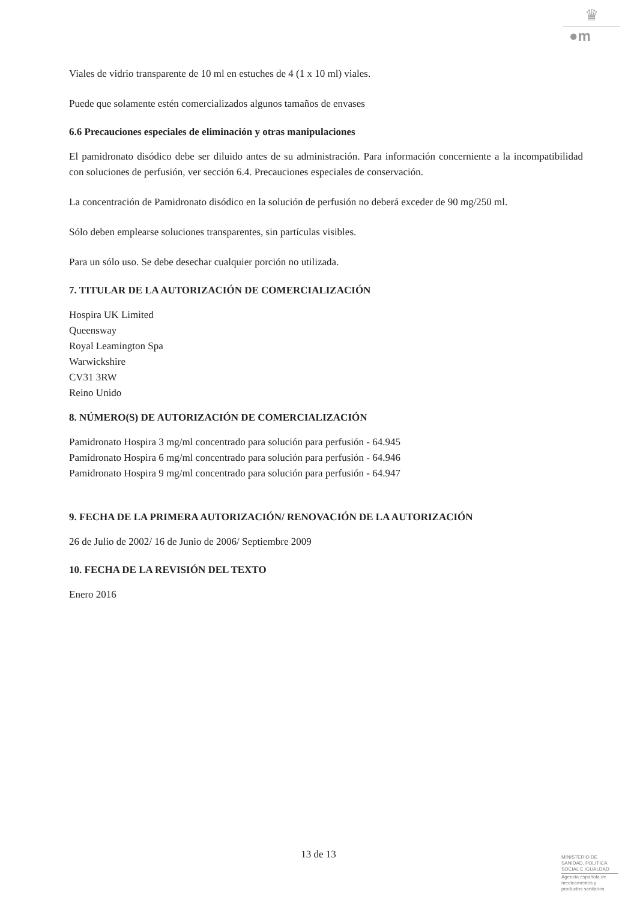♛
●m
Viales de vidrio transparente de 10 ml en estuches de 4 (1 x 10 ml) viales.
Puede que solamente estén comercializados algunos tamaños de envases
6.6 Precauciones especiales de eliminación y otras manipulaciones
El pamidronato disódico debe ser diluido antes de su administración. Para información concerniente a la incompatibilidad con soluciones de perfusión, ver sección 6.4. Precauciones especiales de conservación.
La concentración de Pamidronato disódico en la solución de perfusión no deberá exceder de 90 mg/250 ml.
Sólo deben emplearse soluciones transparentes, sin partículas visibles.
Para un sólo uso. Se debe desechar cualquier porción no utilizada.
7. TITULAR DE LA AUTORIZACIÓN DE COMERCIALIZACIÓN
Hospira UK Limited
Queensway
Royal Leamington Spa
Warwickshire
CV31 3RW
Reino Unido
8. NÚMERO(S) DE AUTORIZACIÓN DE COMERCIALIZACIÓN
Pamidronato Hospira 3 mg/ml concentrado para solución para perfusión - 64.945
Pamidronato Hospira 6 mg/ml concentrado para solución para perfusión - 64.946
Pamidronato Hospira 9 mg/ml concentrado para solución para perfusión - 64.947
9. FECHA DE LA PRIMERA AUTORIZACIÓN/ RENOVACIÓN DE LA AUTORIZACIÓN
26 de Julio de 2002/ 16 de Junio de 2006/ Septiembre 2009
10. FECHA DE LA REVISIÓN DEL TEXTO
Enero 2016
13 de 13
MINISTERIO DE
SANIDAD, POLITICA
SOCIAL E IGUALDAD
Agencia española de
medicamentos y
productos sanitarios